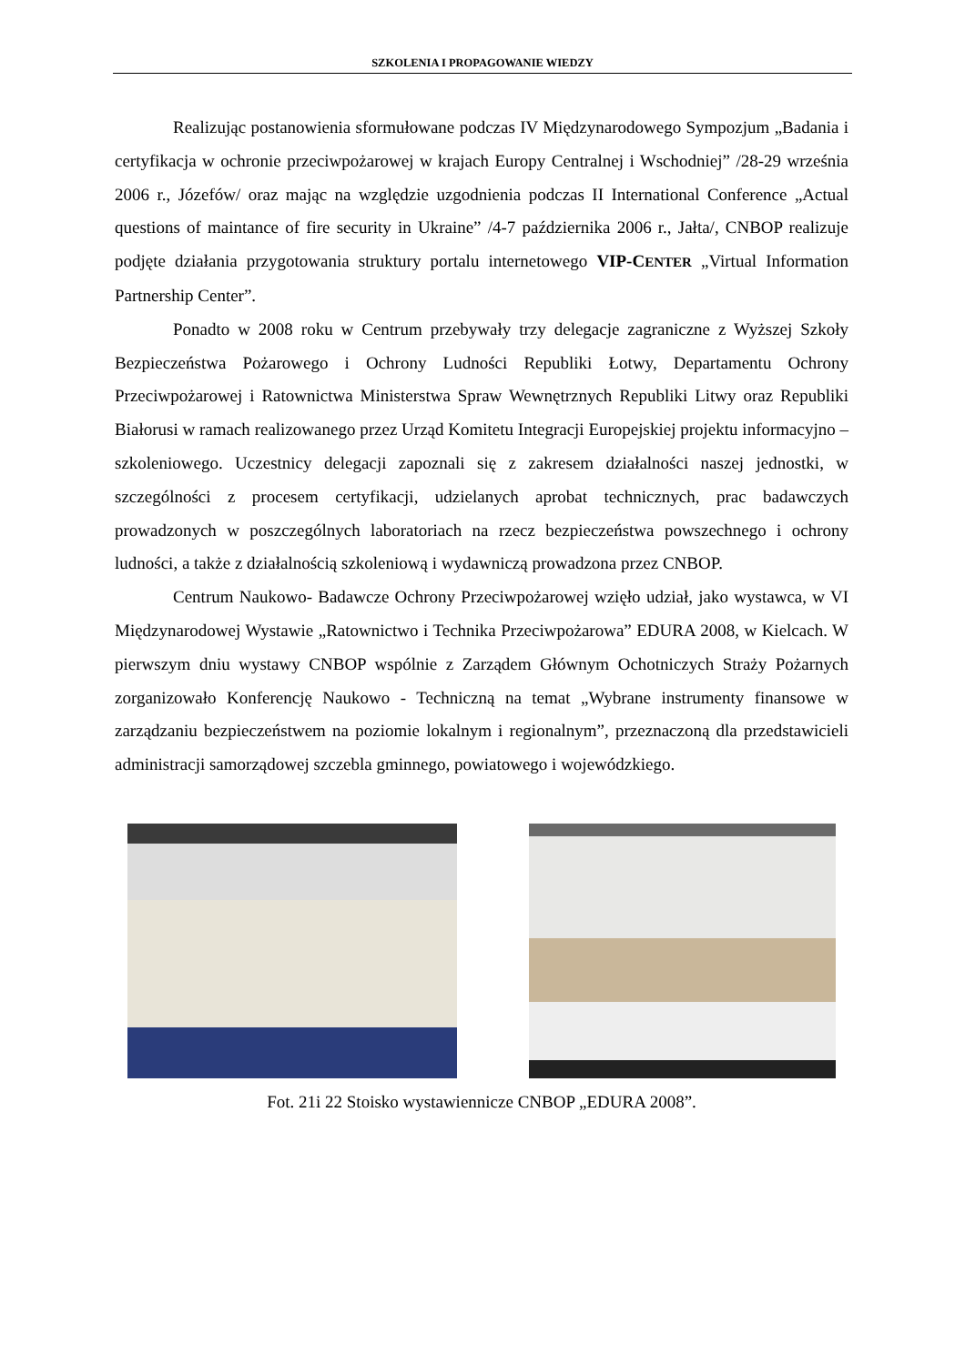SZKOLENIA I PROPAGOWANIE WIEDZY
Realizując postanowienia sformułowane podczas IV Międzynarodowego Sympozjum „Badania i certyfikacja w ochronie przeciwpożarowej w krajach Europy Centralnej i Wschodniej” /28-29 września 2006 r., Józefów/ oraz mając na względzie uzgodnienia podczas II International Conference „Actual questions of maintance of fire security in Ukraine” /4-7 października 2006 r., Jałta/, CNBOP realizuje podjęte działania przygotowania struktury portalu internetowego VIP-CENTER „Virtual Information Partnership Center”.
Ponadto w 2008 roku w Centrum przebywały trzy delegacje zagraniczne z Wyższej Szkoły Bezpieczeństwa Pożarowego i Ochrony Ludności Republiki Łotwy, Departamentu Ochrony Przeciwpożarowej i Ratownictwa Ministerstwa Spraw Wewnętrznych Republiki Litwy oraz Republiki Białorusi w ramach realizowanego przez Urząd Komitetu Integracji Europejskiej projektu informacyjno – szkoleniowego. Uczestnicy delegacji zapoznali się z zakresem działalności naszej jednostki, w szczególności z procesem certyfikacji, udzielanych aprobat technicznych, prac badawczych prowadzonych w poszczególnych laboratoriach na rzecz bezpieczeństwa powszechnego i ochrony ludności, a także z działalnością szkoleniową i wydawniczą prowadzona przez CNBOP.
Centrum Naukowo- Badawcze Ochrony Przeciwpożarowej wzięło udział, jako wystawca, w VI Międzynarodowej Wystawie „Ratownictwo i Technika Przeciwpożarowa” EDURA 2008, w Kielcach. W pierwszym dniu wystawy CNBOP wspólnie z Zarządem Głównym Ochotniczych Straży Pożarnych zorganizowało Konferencję Naukowo - Techniczną na temat „Wybrane instrumenty finansowe w zarządzaniu bezpieczeństwem na poziomie lokalnym i regionalnym”, przeznaczoną dla przedstawicieli administracji samorządowej szczebla gminnego, powiatowego i wojewódzkiego.
Fot. 21i 22 Stoisko wystawiennicze CNBOP „EDURA 2008”.